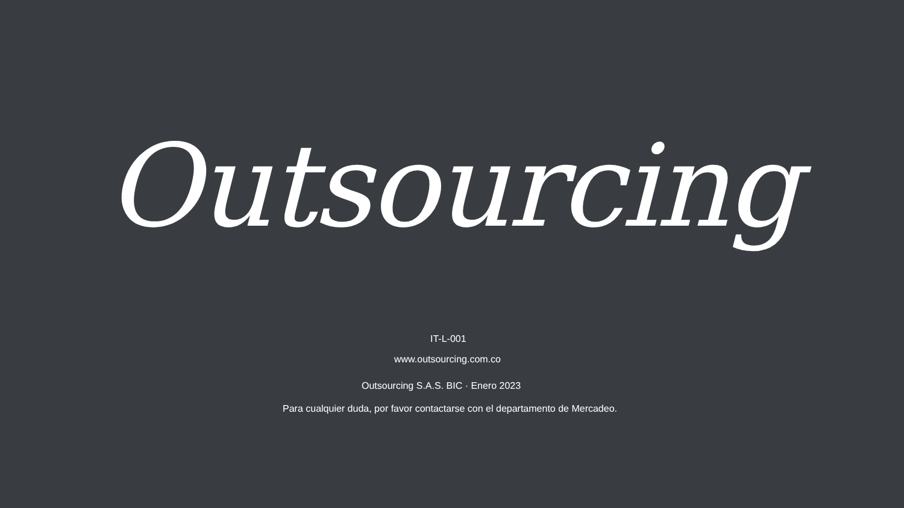Outsourcing
IT-L-001
www.outsourcing.com.co
Outsourcing S.A.S. BIC · Enero 2023
Para cualquier duda, por favor contactarse con el departamento de Mercadeo.